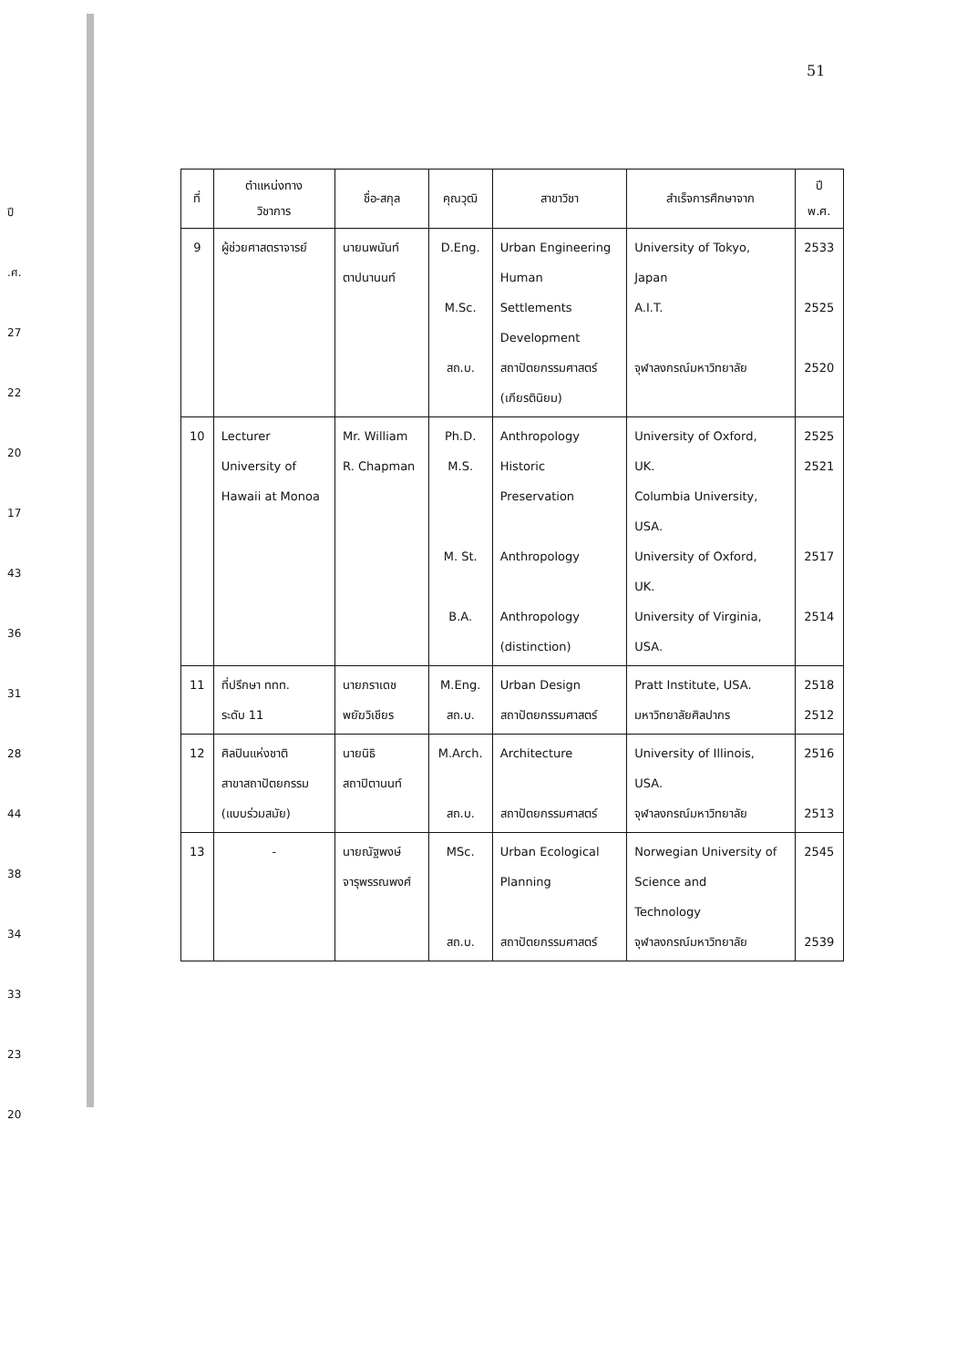51
ปี
.ศ.
27
22
20
17
43
36
31
28
44
38
34
33
23
20
| ที่ | ตำแหน่งทาง วิชาการ | ชื่อ-สกุล | คุณวุฒิ | สาขาวิชา | สำเร็จการศึกษาจาก | ปี พ.ศ. |
| --- | --- | --- | --- | --- | --- | --- |
| 9 | ผู้ช่วยศาสตราจารย์ | นายนพนันท์ ตาปนานนท์ | D.Eng. M.Sc. สถ.บ. | Urban Engineering Human Settlements Development สถาปัตยกรรมศาสตร์ (เกียรตินิยม) | University of Tokyo, Japan A.I.T. จุฬาลงกรณ์มหาวิทยาลัย | 2533 2525 2520 |
| 10 | Lecturer University of Hawaii at Monoa | Mr. William R. Chapman | Ph.D. M.S. M. St. B.A. | Anthropology Historic Preservation Anthropology Anthropology (distinction) | University of Oxford, UK. Columbia University, USA. University of Oxford, UK. University of Virginia, USA. | 2525 2521 2517 2514 |
| 11 | ที่ปรึกษา ททท. ระดับ 11 | นายภราเดช พยัฆวิเชียร | M.Eng. สถ.บ. | Urban Design สถาปัตยกรรมศาสตร์ | Pratt Institute, USA. มหาวิทยาลัยศิลปากร | 2518 2512 |
| 12 | ศิลปินแห่งชาติ สาขาสถาปัตยกรรม (แบบร่วมสมัย) | นายนิธิ สถาปิตานนท์ | M.Arch. สถ.บ. | Architecture สถาปัตยกรรมศาสตร์ | University of Illinois, USA. จุฬาลงกรณ์มหาวิทยาลัย | 2516 2513 |
| 13 | - | นายณัฐพงษ์ จารุพรรณพงศ์ | MSc. สถ.บ. | Urban Ecological Planning สถาปัตยกรรมศาสตร์ | Norwegian University of Science and Technology จุฬาลงกรณ์มหาวิทยาลัย | 2545 2539 |